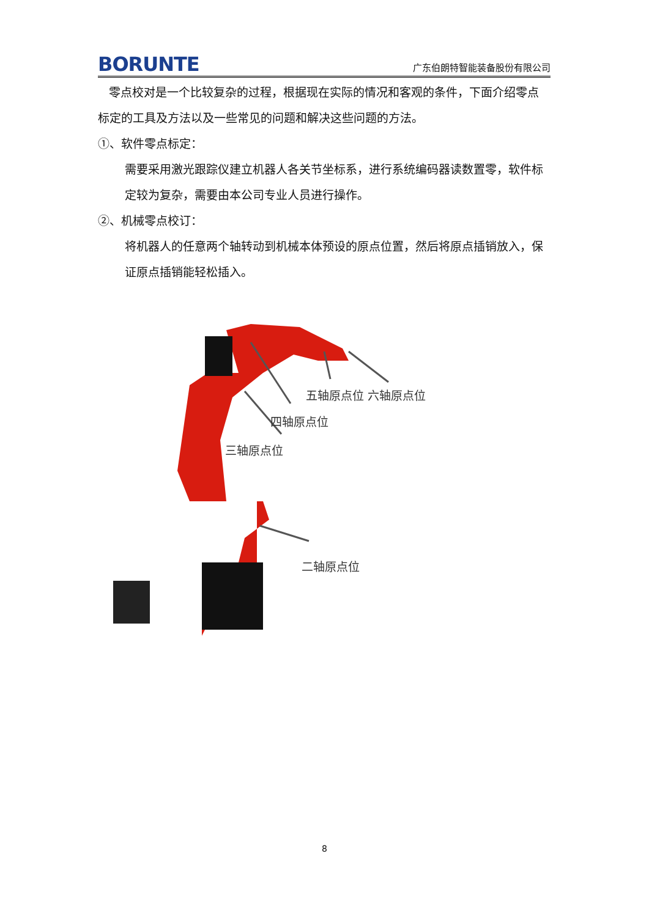BORUNTE
广东伯朗特智能装备股份有限公司
零点校对是一个比较复杂的过程，根据现在实际的情况和客观的条件，下面介绍零点标定的工具及方法以及一些常见的问题和解决这些问题的方法。
①、软件零点标定：
需要采用激光跟踪仪建立机器人各关节坐标系，进行系统编码器读数置零，软件标定较为复杂，需要由本公司专业人员进行操作。
②、机械零点校订：
将机器人的任意两个轴转动到机械本体预设的原点位置，然后将原点插销放入，保证原点插销能轻松插入。
五轴原点位 六轴原点位
四轴原点位
三轴原点位
二轴原点位
8